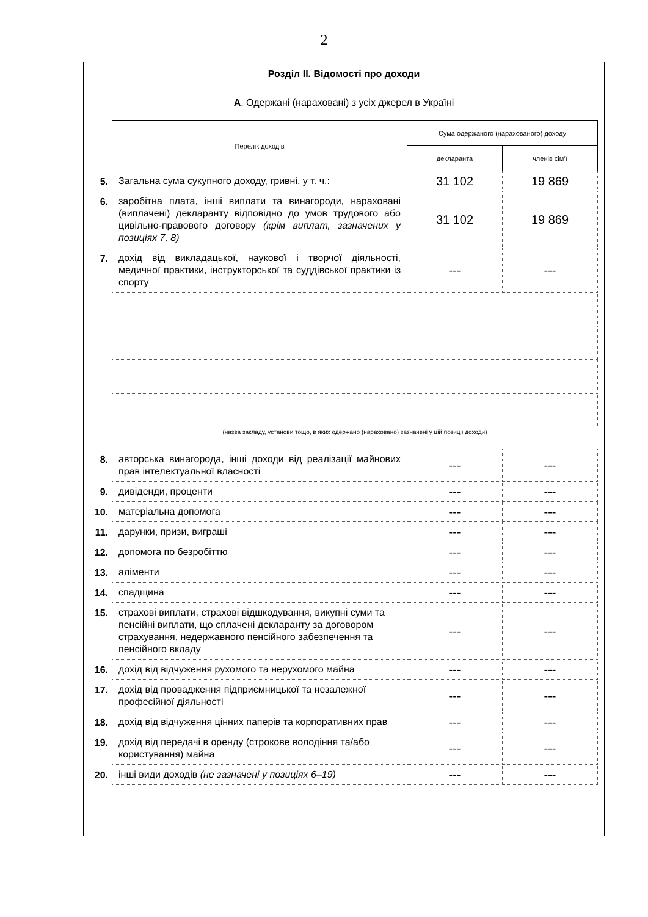2
Розділ ІІ. Відомості про доходи
А. Одержані (нараховані) з усіх джерел в Україні
| | Перелік доходів | Сума одержаного (нарахованого) доходу | |
| | | декларанта | членів сім’ї |
| 5. | Загальна сума сукупного доходу, гривні, у т. ч.: | 31 102 | 19 869 |
| 6. | заробітна плата, інші виплати та винагороди, нараховані (виплачені) декларанту відповідно до умов трудового або цивільно-правового договору (крім виплат, зазначених у позиціях 7, 8) | 31 102 | 19 869 |
| 7. | дохід від викладацької, наукової і творчої діяльності, медичної практики, інструкторської та суддівської практики із спорту | --- | --- |
| | (назва закладу, установи тощо, в яких одержано (нараховано) зазначені у цій позиції доходи) | | |
| 8. | авторська винагорода, інші доходи від реалізації майнових прав інтелектуальної власності | --- | --- |
| 9. | дивіденди, проценти | --- | --- |
| 10. | матеріальна допомога | --- | --- |
| 11. | дарунки, призи, виграші | --- | --- |
| 12. | допомога по безробіттю | --- | --- |
| 13. | аліменти | --- | --- |
| 14. | спадщина | --- | --- |
| 15. | страхові виплати, страхові відшкодування, викупні суми та пенсійні виплати, що сплачені декларанту за договором страхування, недержавного пенсійного забезпечення та пенсійного вкладу | --- | --- |
| 16. | дохід від відчуження рухомого та нерухомого майна | --- | --- |
| 17. | дохід від провадження підприємницької та незалежної професійної діяльності | --- | --- |
| 18. | дохід від відчуження цінних паперів та корпоративних прав | --- | --- |
| 19. | дохід від передачі в оренду (строкове володіння та/або користування) майна | --- | --- |
| 20. | інші види доходів (не зазначені у позиціях 6–19) | --- | --- |